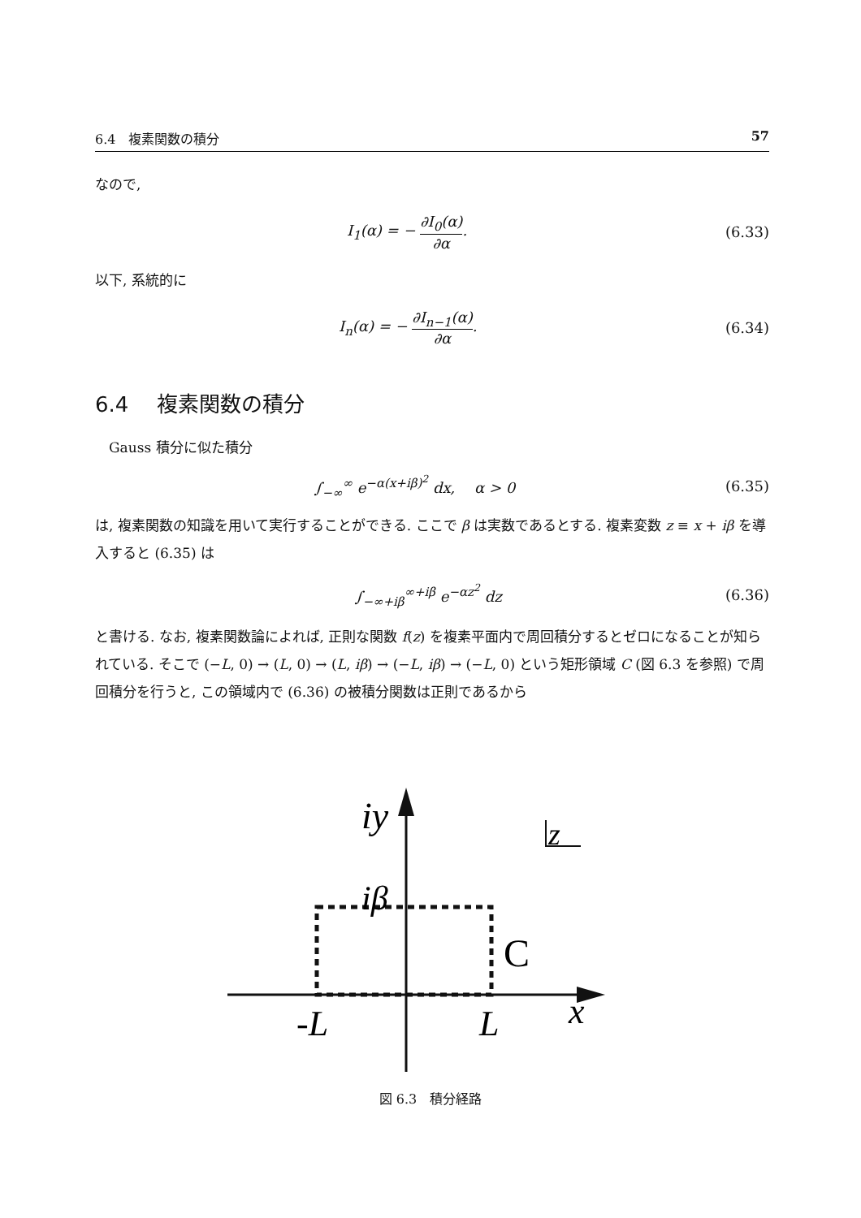6.4　複素関数の積分 57
なので,
I<sub>1</sub>(α) = − ∂I<sub>0</sub>(α) ∂α. (6.33)
以下, 系統的に
I<sub>n</sub>(α) = − ∂I<sub>n−1</sub>(α) ∂α. (6.34)
6.4　 複素関数の積分
　Gauss 積分に似た積分
∫<sub>−∞</sub><sup>∞</sup> e<sup>−α(x+iβ)<sup>2</sup></sup> dx,　 α > 0 (6.35)
は, 複素関数の知識を用いて実行することができる. ここで β は実数であるとする. 複素変数 z ≡ x + iβ を導入すると (6.35) は
∫<sub>−∞+iβ</sub><sup>∞+iβ</sup> e<sup>−αz<sup>2</sup></sup> dz (6.36)
と書ける. なお, 複素関数論によれば, 正則な関数 f(z) を複素平面内で周回積分するとゼロになることが知られている. そこで (−L, 0) → (L, 0) → (L, iβ) → (−L, iβ) → (−L, 0) という矩形領域 C (図 6.3 を参照) で周回積分を行うと, この領域内で (6.36) の被積分関数は正則であるから
iy
iβ
C
-L
L
x
z
図 6.3　積分経路